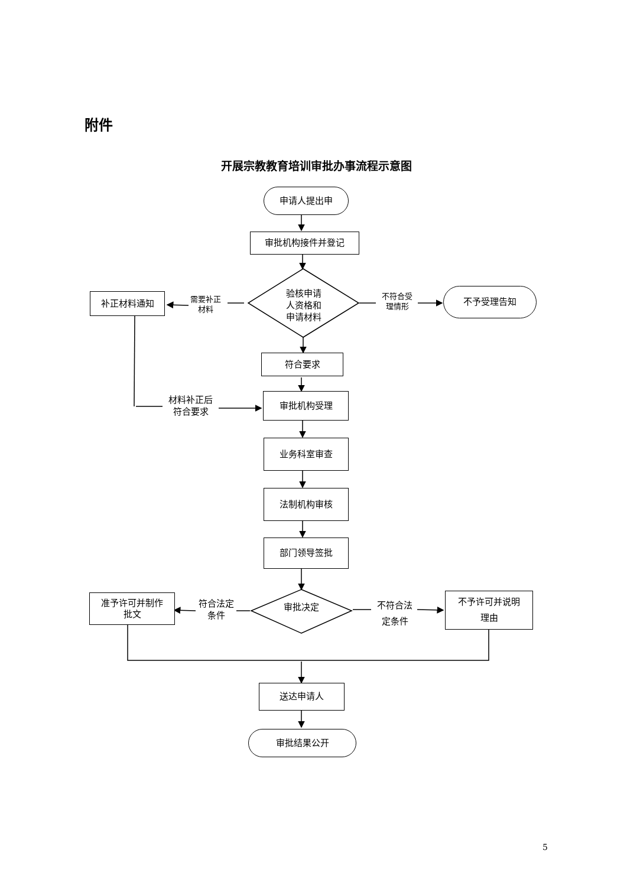附件
开展宗教教育培训审批办事流程示意图
申请人提出申
审批机构接件并登记
验核申请
人资格和
申请材料
补正材料通知
需要补正
材料
不符合受
理情形
不予受理告知
符合要求
材料补正后
符合要求
审批机构受理
业务科室审查
法制机构审核
部门领导签批
审批决定
准予许可并制作
批文
符合法定
条件
不符合法
定条件
不予许可并说明
理由
送达申请人
审批结果公开
5